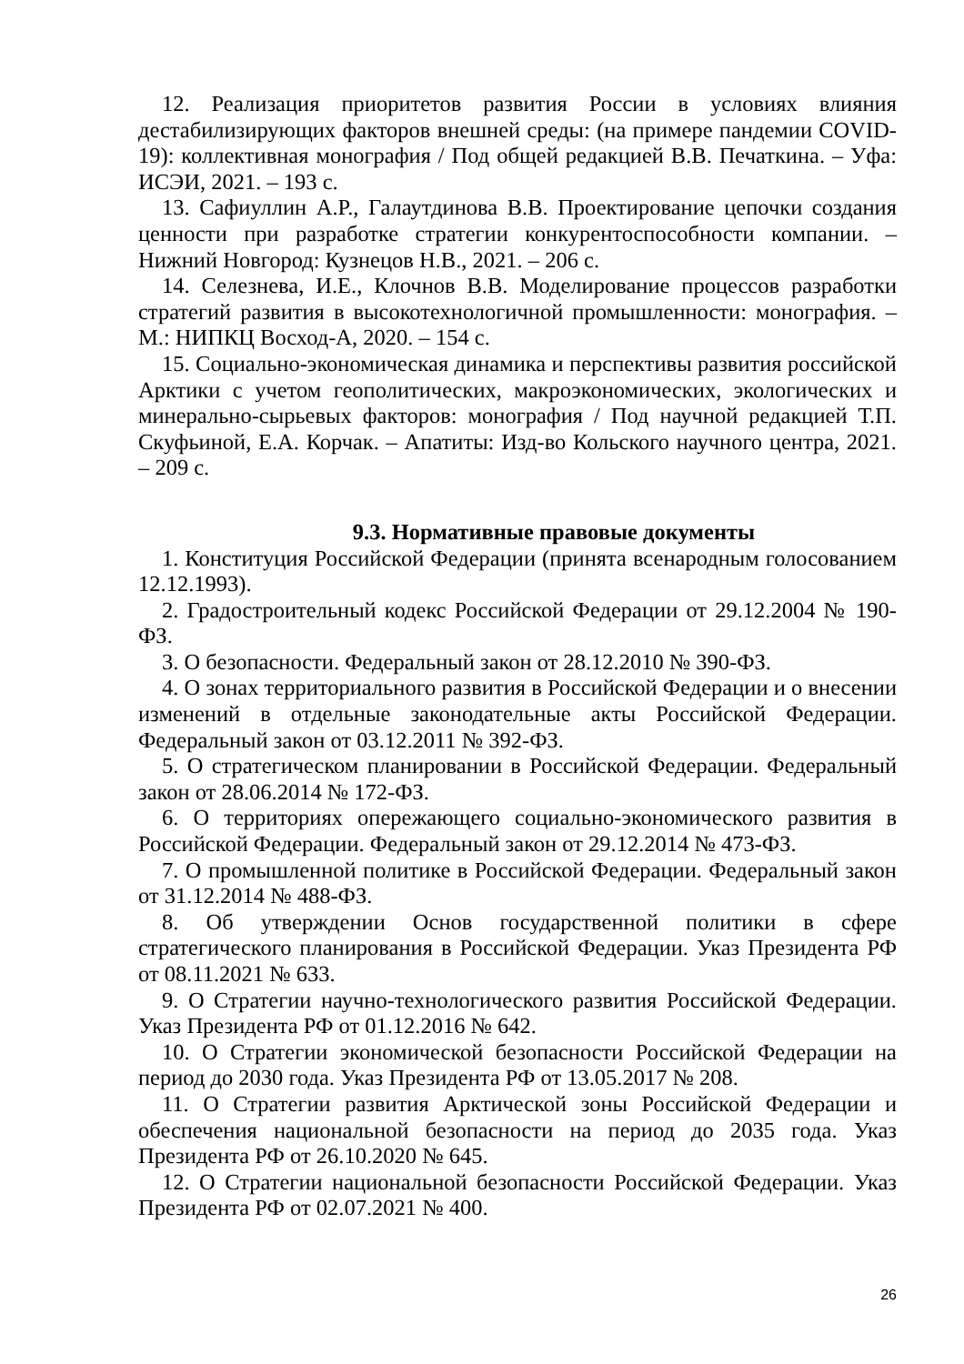12. Реализация приоритетов развития России в условиях влияния дестабилизирующих факторов внешней среды: (на примере пандемии COVID-19): коллективная монография / Под общей редакцией В.В. Печаткина. – Уфа: ИСЭИ, 2021. – 193 с.
13. Сафиуллин А.Р., Галаутдинова В.В. Проектирование цепочки создания ценности при разработке стратегии конкурентоспособности компании. – Нижний Новгород: Кузнецов Н.В., 2021. – 206 с.
14. Селезнева, И.Е., Клочнов В.В. Моделирование процессов разработки стратегий развития в высокотехнологичной промышленности: монография. – М.: НИПКЦ Восход-А, 2020. – 154 с.
15. Социально-экономическая динамика и перспективы развития российской Арктики с учетом геополитических, макроэкономических, экологических и минерально-сырьевых факторов: монография / Под научной редакцией Т.П. Скуфьиной, Е.А. Корчак. – Апатиты: Изд-во Кольского научного центра, 2021. – 209 с.
9.3. Нормативные правовые документы
1. Конституция Российской Федерации (принята всенародным голосованием 12.12.1993).
2. Градостроительный кодекс Российской Федерации от 29.12.2004 № 190-ФЗ.
3. О безопасности. Федеральный закон от 28.12.2010 № 390-ФЗ.
4. О зонах территориального развития в Российской Федерации и о внесении изменений в отдельные законодательные акты Российской Федерации. Федеральный закон от 03.12.2011 № 392-ФЗ.
5. О стратегическом планировании в Российской Федерации. Федеральный закон от 28.06.2014 № 172-ФЗ.
6. О территориях опережающего социально-экономического развития в Российской Федерации. Федеральный закон от 29.12.2014 № 473-ФЗ.
7. О промышленной политике в Российской Федерации. Федеральный закон от 31.12.2014 № 488-ФЗ.
8. Об утверждении Основ государственной политики в сфере стратегического планирования в Российской Федерации. Указ Президента РФ от 08.11.2021 № 633.
9. О Стратегии научно-технологического развития Российской Федерации. Указ Президента РФ от 01.12.2016 № 642.
10. О Стратегии экономической безопасности Российской Федерации на период до 2030 года. Указ Президента РФ от 13.05.2017 № 208.
11. О Стратегии развития Арктической зоны Российской Федерации и обеспечения национальной безопасности на период до 2035 года. Указ Президента РФ от 26.10.2020 № 645.
12. О Стратегии национальной безопасности Российской Федерации. Указ Президента РФ от 02.07.2021 № 400.
26